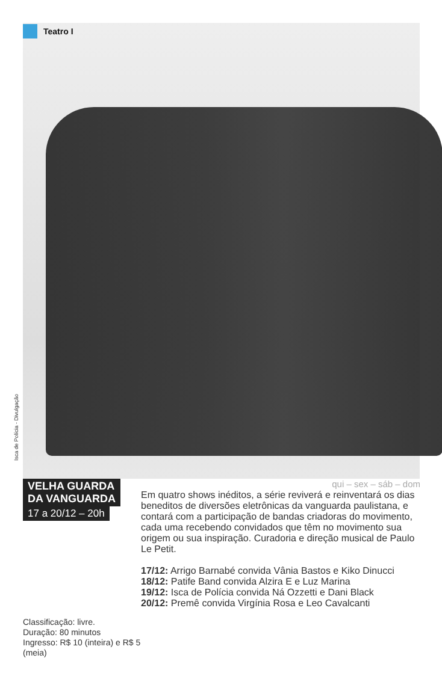Teatro I
Isca de Polícia - Divulgação
VELHA GUARDA
DA VANGUARDA
17 a 20/12 – 20h
Classificação: livre.
Duração: 80 minutos
Ingresso: R$ 10 (inteira) e R$ 5 (meia)
qui – sex – sáb – dom
Em quatro shows inéditos, a série reviverá e reinventará os dias beneditos de diversões eletrônicas da vanguarda paulistana, e contará com a participação de bandas criadoras do movimento, cada uma recebendo convidados que têm no movimento sua origem ou sua inspiração. Curadoria e direção musical de Paulo Le Petit.
17/12: Arrigo Barnabé convida Vânia Bastos e Kiko Dinucci
18/12: Patife Band convida Alzira E e Luz Marina
19/12: Isca de Polícia convida Ná Ozzetti e Dani Black
20/12: Premê convida Virgínia Rosa e Leo Cavalcanti